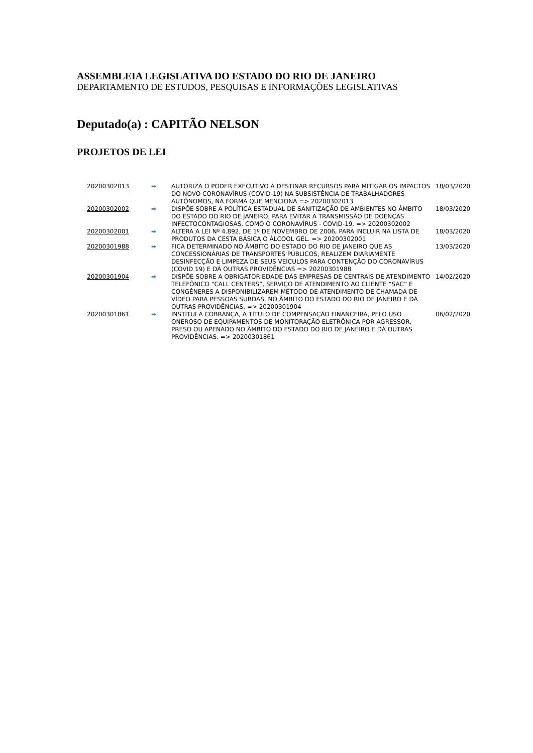ASSEMBLEIA LEGISLATIVA DO ESTADO DO RIO DE JANEIRO
DEPARTAMENTO DE ESTUDOS, PESQUISAS E INFORMAÇÕES LEGISLATIVAS
Deputado(a) : CAPITÃO NELSON
PROJETOS DE LEI
| 20200302013 | ➡ | AUTORIZA O PODER EXECUTIVO A DESTINAR RECURSOS PARA MITIGAR OS IMPACTOS DO NOVO CORONAVÍRUS (COVID-19) NA SUBSISTÊNCIA DE TRABALHADORES AUTÔNOMOS, NA FORMA QUE MENCIONA => 20200302013 | 18/03/2020 |
| 20200302002 | ➡ | DISPÕE SOBRE A POLÍTICA ESTADUAL DE SANITIZAÇÃO DE AMBIENTES NO ÂMBITO DO ESTADO DO RIO DE JANEIRO, PARA EVITAR A TRANSMISSÃO DE DOENÇAS INFECTOCONTAGIOSAS, COMO O CORONAVÍRUS - COVID-19. => 20200302002 | 18/03/2020 |
| 20200302001 | ➡ | ALTERA A LEI Nº 4.892, DE 1º DE NOVEMBRO DE 2006, PARA INCLUIR NA LISTA DE PRODUTOS DA CESTA BÁSICA O ÁLCOOL GEL. => 20200302001 | 18/03/2020 |
| 20200301988 | ➡ | FICA DETERMINADO NO ÂMBITO DO ESTADO DO RIO DE JANEIRO QUE AS CONCESSIONÁRIAS DE TRANSPORTES PÚBLICOS, REALIZEM DIARIAMENTE DESINFECÇÃO E LIMPEZA DE SEUS VEÍCULOS PARA CONTENÇÃO DO CORONAVÍRUS (COVID 19) E DÁ OUTRAS PROVIDÊNCIAS => 20200301988 | 13/03/2020 |
| 20200301904 | ➡ | DISPÕE SOBRE A OBRIGATORIEDADE DAS EMPRESAS DE CENTRAIS DE ATENDIMENTO TELEFÔNICO “CALL CENTERS”, SERVIÇO DE ATENDIMENTO AO CLIENTE “SAC” E CONGÊNERES A DISPONIBILIZAREM MÉTODO DE ATENDIMENTO DE CHAMADA DE VÍDEO PARA PESSOAS SURDAS, NO ÂMBITO DO ESTADO DO RIO DE JANEIRO E DÁ OUTRAS PROVIDÊNCIAS. => 20200301904 | 14/02/2020 |
| 20200301861 | ➡ | INSTITUI A COBRANÇA, A TÍTULO DE COMPENSAÇÃO FINANCEIRA, PELO USO ONEROSO DE EQUIPAMENTOS DE MONITORAÇÃO ELETRÔNICA POR AGRESSOR, PRESO OU APENADO NO ÂMBITO DO ESTADO DO RIO DE JANEIRO E DÁ OUTRAS PROVIDÊNCIAS. => 20200301861 | 06/02/2020 |